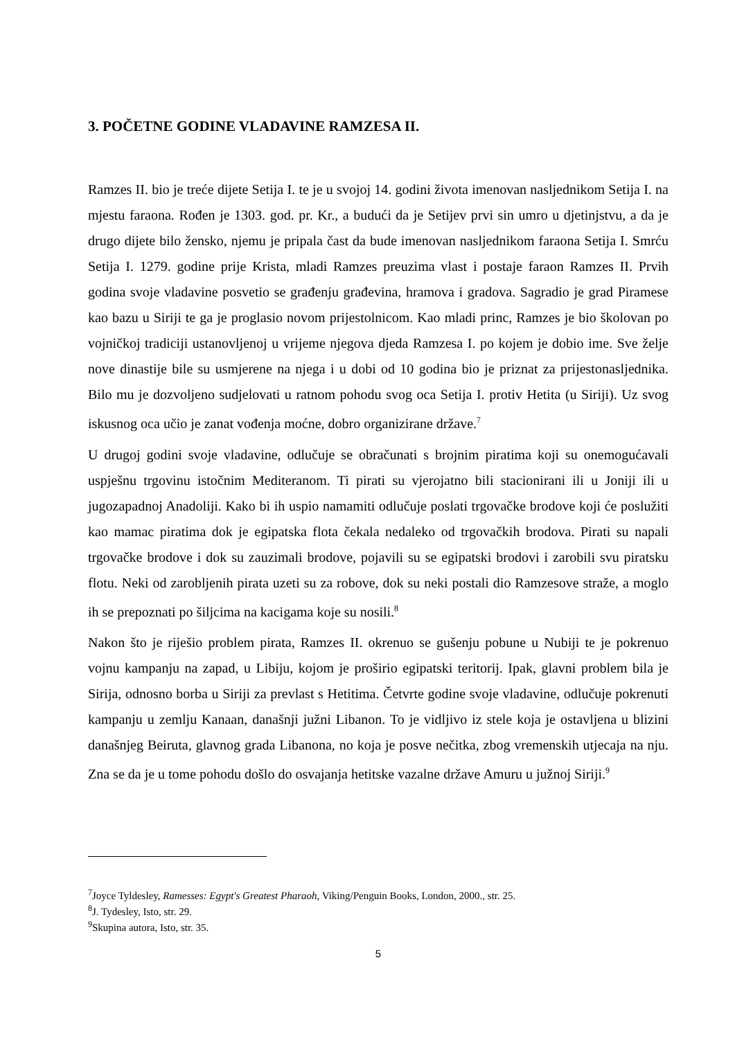3. POČETNE GODINE VLADAVINE RAMZESA II.
Ramzes II. bio je treće dijete Setija I. te je u svojoj 14. godini života imenovan nasljednikom Setija I. na mjestu faraona. Rođen je 1303. god. pr. Kr., a budući da je Setijev prvi sin umro u djetinjstvu, a da je drugo dijete bilo žensko, njemu je pripala čast da bude imenovan nasljednikom faraona Setija I. Smrću Setija I. 1279. godine prije Krista, mladi Ramzes preuzima vlast i postaje faraon Ramzes II. Prvih godina svoje vladavine posvetio se građenju građevina, hramova i gradova. Sagradio je grad Piramese kao bazu u Siriji te ga je proglasio novom prijestolnicom. Kao mladi princ, Ramzes je bio školovan po vojničkoj tradiciji ustanovljenoj u vrijeme njegova djeda Ramzesa I. po kojem je dobio ime. Sve želje nove dinastije bile su usmjerene na njega i u dobi od 10 godina bio je priznat za prijestonasljednika. Bilo mu je dozvoljeno sudjelovati u ratnom pohodu svog oca Setija I. protiv Hetita (u Siriji). Uz svog iskusnog oca učio je zanat vođenja moćne, dobro organizirane države.<sup>7</sup>
U drugoj godini svoje vladavine, odlučuje se obračunati s brojnim piratima koji su onemogućavali uspješnu trgovinu istočnim Mediteranom. Ti pirati su vjerojatno bili stacionirani ili u Joniji ili u jugozapadnoj Anadoliji. Kako bi ih uspio namamiti odlučuje poslati trgovačke brodove koji će poslužiti kao mamac piratima dok je egipatska flota čekala nedaleko od trgovačkih brodova. Pirati su napali trgovačke brodove i dok su zauzimali brodove, pojavili su se egipatski brodovi i zarobili svu piratsku flotu. Neki od zarobljenih pirata uzeti su za robove, dok su neki postali dio Ramzesove straže, a moglo ih se prepoznati po šiljcima na kacigama koje su nosili.<sup>8</sup>
Nakon što je riješio problem pirata, Ramzes II. okrenuo se gušenju pobune u Nubiji te je pokrenuo vojnu kampanju na zapad, u Libiju, kojom je proširio egipatski teritorij. Ipak, glavni problem bila je Sirija, odnosno borba u Siriji za prevlast s Hetitima. Četvrte godine svoje vladavine, odlučuje pokrenuti kampanju u zemlju Kanaan, današnji južni Libanon. To je vidljivo iz stele koja je ostavljena u blizini današnjeg Beiruta, glavnog grada Libanona, no koja je posve nečitka, zbog vremenskih utjecaja na nju. Zna se da je u tome pohodu došlo do osvajanja hetitske vazalne države Amuru u južnoj Siriji.<sup>9</sup>
<sup>7</sup> Joyce Tyldesley, Ramesses: Egypt's Greatest Pharaoh, Viking/Penguin Books, London, 2000., str. 25.
<sup>8</sup> J. Tydesley, Isto, str. 29.
<sup>9</sup> Skupina autora, Isto, str. 35.
5